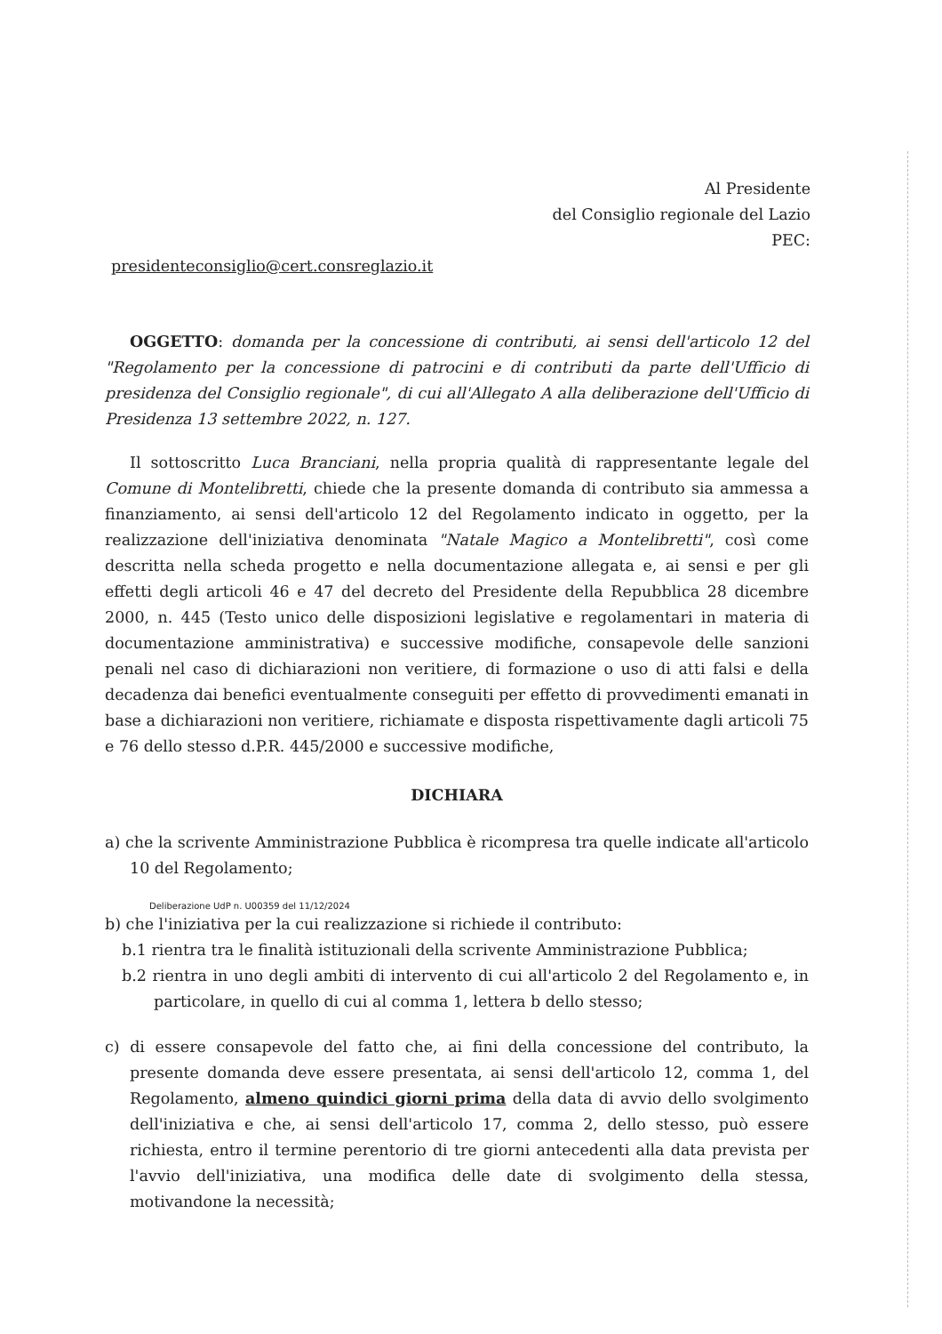Al Presidente
del Consiglio regionale del Lazio
PEC:
presidenteconsiglio@cert.consreglazio.it
OGGETTO: domanda per la concessione di contributi, ai sensi dell'articolo 12 del "Regolamento per la concessione di patrocini e di contributi da parte dell'Ufficio di presidenza del Consiglio regionale", di cui all'Allegato A alla deliberazione dell'Ufficio di Presidenza 13 settembre 2022, n. 127.
Il sottoscritto Luca Branciani, nella propria qualità di rappresentante legale del Comune di Montelibretti, chiede che la presente domanda di contributo sia ammessa a finanziamento, ai sensi dell'articolo 12 del Regolamento indicato in oggetto, per la realizzazione dell'iniziativa denominata "Natale Magico a Montelibretti", così come descritta nella scheda progetto e nella documentazione allegata e, ai sensi e per gli effetti degli articoli 46 e 47 del decreto del Presidente della Repubblica 28 dicembre 2000, n. 445 (Testo unico delle disposizioni legislative e regolamentari in materia di documentazione amministrativa) e successive modifiche, consapevole delle sanzioni penali nel caso di dichiarazioni non veritiere, di formazione o uso di atti falsi e della decadenza dai benefici eventualmente conseguiti per effetto di provvedimenti emanati in base a dichiarazioni non veritiere, richiamate e disposta rispettivamente dagli articoli 75 e 76 dello stesso d.P.R. 445/2000 e successive modifiche,
DICHIARA
a) che la scrivente Amministrazione Pubblica è ricompresa tra quelle indicate all'articolo 10 del Regolamento;
Deliberazione UdP n. U00359 del 11/12/2024
b) che l'iniziativa per la cui realizzazione si richiede il contributo:
b.1 rientra tra le finalità istituzionali della scrivente Amministrazione Pubblica;
b.2 rientra in uno degli ambiti di intervento di cui all'articolo 2 del Regolamento e, in particolare, in quello di cui al comma 1, lettera b dello stesso;
c) di essere consapevole del fatto che, ai fini della concessione del contributo, la presente domanda deve essere presentata, ai sensi dell'articolo 12, comma 1, del Regolamento, almeno quindici giorni prima della data di avvio dello svolgimento dell'iniziativa e che, ai sensi dell'articolo 17, comma 2, dello stesso, può essere richiesta, entro il termine perentorio di tre giorni antecedenti alla data prevista per l'avvio dell'iniziativa, una modifica delle date di svolgimento della stessa, motivandone la necessità;